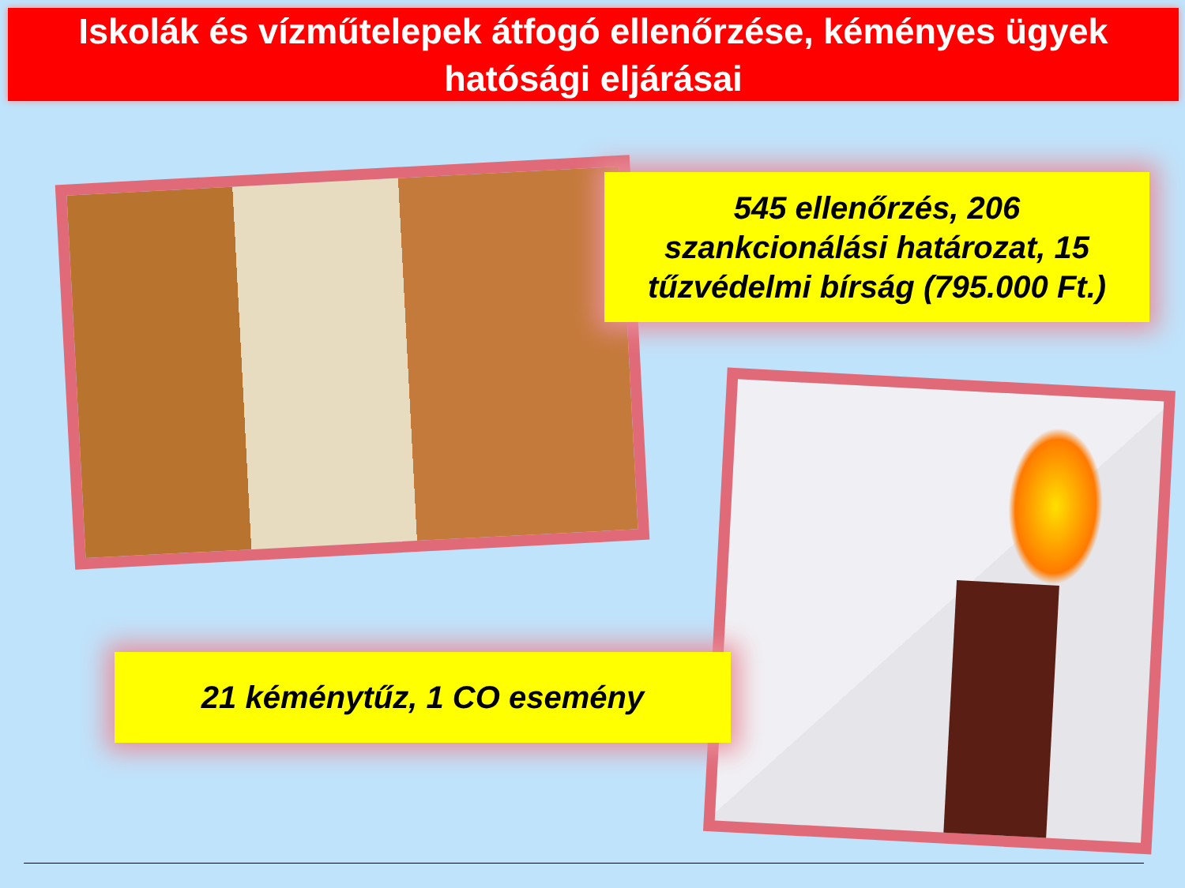Iskolák és vízműtelepek átfogó ellenőrzése, kéményes ügyek hatósági eljárásai
545 ellenőrzés, 206
szankcionálási határozat, 15
tűzvédelmi bírság (795.000 Ft.)
21 kéménytűz, 1 CO esemény